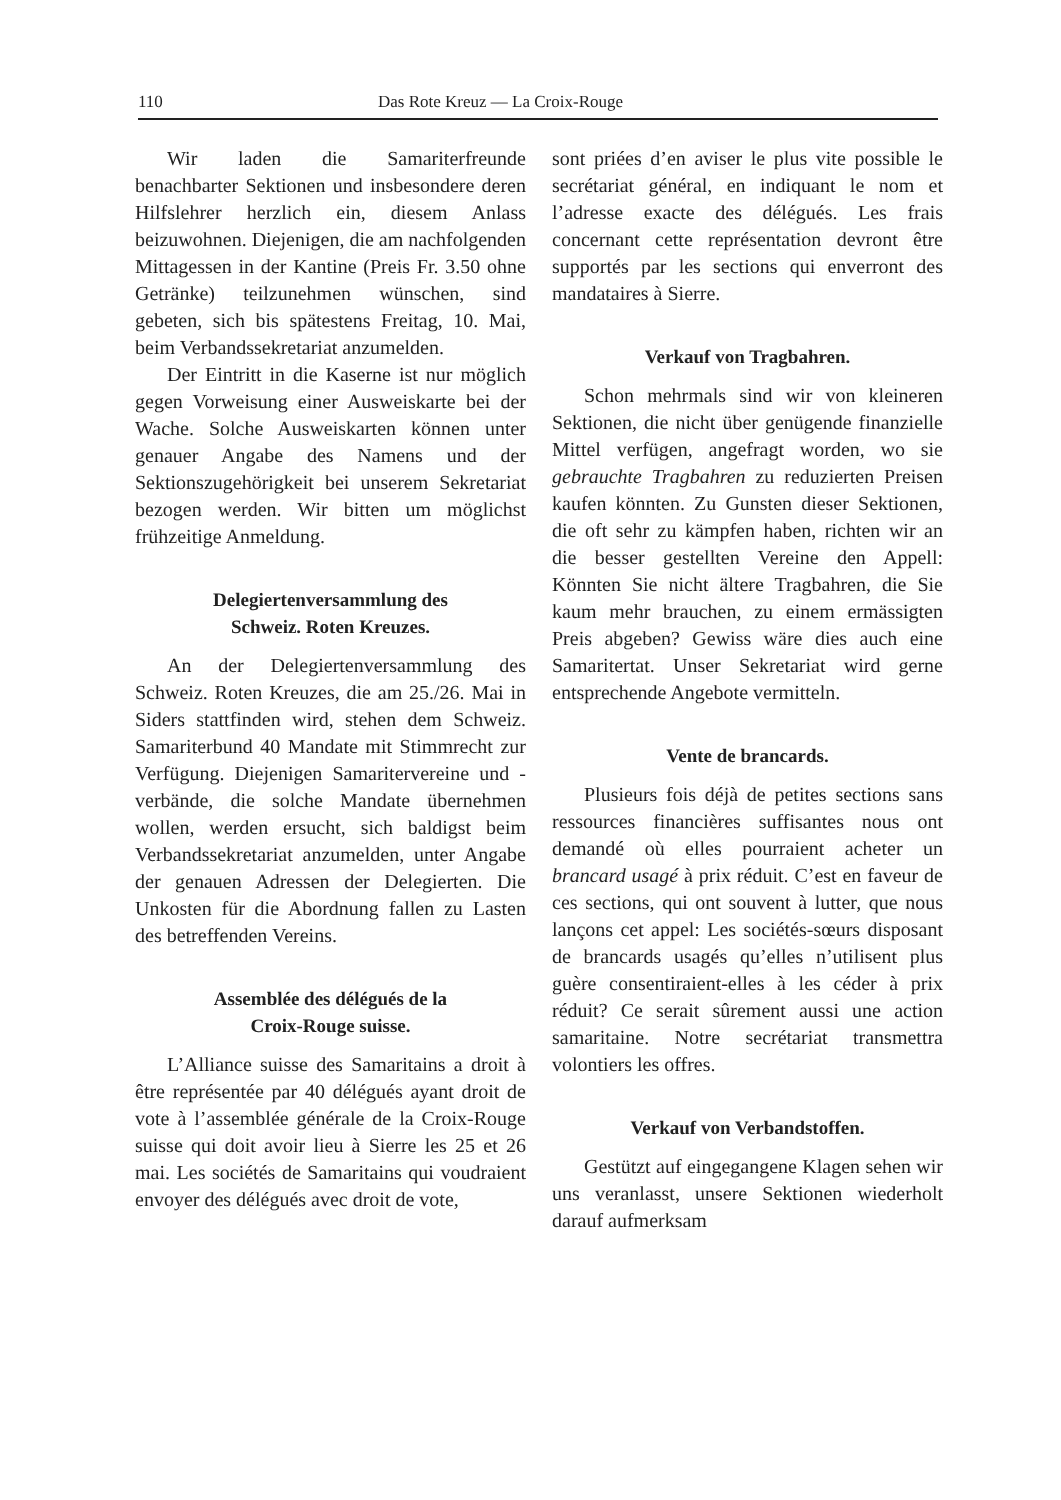110 Das Rote Kreuz — La Croix-Rouge
Wir laden die Samariterfreunde benachbarter Sektionen und insbesondere deren Hilfslehrer herzlich ein, diesem Anlass beizuwohnen. Diejenigen, die am nachfolgenden Mittagessen in der Kantine (Preis Fr. 3.50 ohne Getränke) teilzunehmen wünschen, sind gebeten, sich bis spätestens Freitag, 10. Mai, beim Verbandssekretariat anzumelden.
Der Eintritt in die Kaserne ist nur möglich gegen Vorweisung einer Ausweiskarte bei der Wache. Solche Ausweiskarten können unter genauer Angabe des Namens und der Sektionszugehörigkeit bei unserem Sekretariat bezogen werden. Wir bitten um möglichst frühzeitige Anmeldung.
Delegiertenversammlung des
Schweiz. Roten Kreuzes.
An der Delegiertenversammlung des Schweiz. Roten Kreuzes, die am 25./26. Mai in Siders stattfinden wird, stehen dem Schweiz. Samariterbund 40 Mandate mit Stimmrecht zur Verfügung. Diejenigen Samaritervereine und -verbände, die solche Mandate übernehmen wollen, werden ersucht, sich baldigst beim Verbandssekretariat anzumelden, unter Angabe der genauen Adressen der Delegierten. Die Unkosten für die Abordnung fallen zu Lasten des betreffenden Vereins.
Assemblée des délégués de la
Croix-Rouge suisse.
L’Alliance suisse des Samaritains a droit à être représentée par 40 délégués ayant droit de vote à l’assemblée générale de la Croix-Rouge suisse qui doit avoir lieu à Sierre les 25 et 26 mai. Les sociétés de Samaritains qui voudraient envoyer des délégués avec droit de vote,
sont priées d’en aviser le plus vite possible le secrétariat général, en indiquant le nom et l’adresse exacte des délégués. Les frais concernant cette représentation devront être supportés par les sections qui enverront des mandataires à Sierre.
Verkauf von Tragbahren.
Schon mehrmals sind wir von kleineren Sektionen, die nicht über genügende finanzielle Mittel verfügen, angefragt worden, wo sie gebrauchte Tragbahren zu reduzierten Preisen kaufen könnten. Zu Gunsten dieser Sektionen, die oft sehr zu kämpfen haben, richten wir an die besser gestellten Vereine den Appell: Könnten Sie nicht ältere Tragbahren, die Sie kaum mehr brauchen, zu einem ermässigten Preis abgeben? Gewiss wäre dies auch eine Samaritertat. Unser Sekretariat wird gerne entsprechende Angebote vermitteln.
Vente de brancards.
Plusieurs fois déjà de petites sections sans ressources financières suffisantes nous ont demandé où elles pourraient acheter un brancard usagé à prix réduit. C’est en faveur de ces sections, qui ont souvent à lutter, que nous lançons cet appel: Les sociétés-sœurs disposant de brancards usagés qu’elles n’utilisent plus guère consentiraient-elles à les céder à prix réduit? Ce serait sûrement aussi une action samaritaine. Notre secrétariat transmettra volontiers les offres.
Verkauf von Verbandstoffen.
Gestützt auf eingegangene Klagen sehen wir uns veranlasst, unsere Sektionen wiederholt darauf aufmerksam